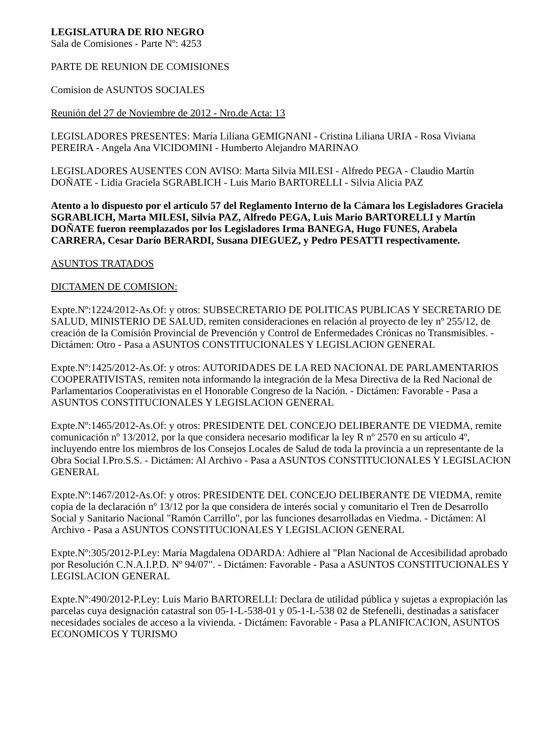LEGISLATURA DE RIO NEGRO
Sala de Comisiones - Parte Nº: 4253
PARTE DE REUNION DE COMISIONES
Comision de ASUNTOS SOCIALES
Reunión del 27 de Noviembre de 2012 - Nro.de Acta: 13
LEGISLADORES PRESENTES: María Liliana GEMIGNANI - Cristina Liliana URIA - Rosa Viviana PEREIRA - Angela Ana VICIDOMINI - Humberto Alejandro MARINAO
LEGISLADORES AUSENTES CON AVISO: Marta Silvia MILESI - Alfredo PEGA - Claudio Martín DOÑATE - Lidia Graciela SGRABLICH - Luis Mario BARTORELLI - Silvia Alicia PAZ
Atento a lo dispuesto por el artículo 57 del Reglamento Interno de la Cámara los Legisladores Graciela SGRABLICH, Marta MILESI, Silvia PAZ, Alfredo PEGA, Luis Mario BARTORELLI y Martín DOÑATE fueron reemplazados por los Legisladores Irma BANEGA, Hugo FUNES, Arabela CARRERA, Cesar Darío BERARDI, Susana DIEGUEZ, y Pedro PESATTI respectivamente.
ASUNTOS TRATADOS
DICTAMEN DE COMISION:
Expte.Nº:1224/2012-As.Of: y otros: SUBSECRETARIO DE POLITICAS PUBLICAS Y SECRETARIO DE SALUD, MINISTERIO DE SALUD, remiten consideraciones en relación al proyecto de ley nº 255/12, de creación de la Comisión Provincial de Prevención y Control de Enfermedades Crónicas no Transmisibles. - Dictámen: Otro - Pasa a ASUNTOS CONSTITUCIONALES Y LEGISLACION GENERAL
Expte.Nº:1425/2012-As.Of: y otros: AUTORIDADES DE LA RED NACIONAL DE PARLAMENTARIOS COOPERATIVISTAS, remiten nota informando la integración de la Mesa Directiva de la Red Nacional de Parlamentarios Cooperativistas en el Honorable Congreso de la Nación. - Dictámen: Favorable - Pasa a ASUNTOS CONSTITUCIONALES Y LEGISLACION GENERAL
Expte.Nº:1465/2012-As.Of: y otros: PRESIDENTE DEL CONCEJO DELIBERANTE DE VIEDMA, remite comunicación nº 13/2012, por la que considera necesario modificar la ley R nº 2570 en su artículo 4º, incluyendo entre los miembros de los Consejos Locales de Salud de toda la provincia a un representante de la Obra Social I.Pro.S.S. - Dictámen: Al Archivo - Pasa a ASUNTOS CONSTITUCIONALES Y LEGISLACION GENERAL
Expte.Nº:1467/2012-As.Of: y otros: PRESIDENTE DEL CONCEJO DELIBERANTE DE VIEDMA, remite copia de la declaración nº 13/12 por la que considera de interés social y comunitario el Tren de Desarrollo Social y Sanitario Nacional "Ramón Carrillo", por las funciones desarrolladas en Viedma. - Dictámen: Al Archivo - Pasa a ASUNTOS CONSTITUCIONALES Y LEGISLACION GENERAL
Expte.Nº:305/2012-P.Ley: María Magdalena ODARDA: Adhiere al "Plan Nacional de Accesibilidad aprobado por Resolución C.N.A.I.P.D. Nº 94/07". - Dictámen: Favorable - Pasa a ASUNTOS CONSTITUCIONALES Y LEGISLACION GENERAL
Expte.Nº:490/2012-P.Ley: Luis Mario BARTORELLI: Declara de utilidad pública y sujetas a expropiación las parcelas cuya designación catastral son 05-1-L-538-01 y 05-1-L-538 02 de Stefenelli, destinadas a satisfacer necesidades sociales de acceso a la vivienda. - Dictámen: Favorable - Pasa a PLANIFICACION, ASUNTOS ECONOMICOS Y TURISMO